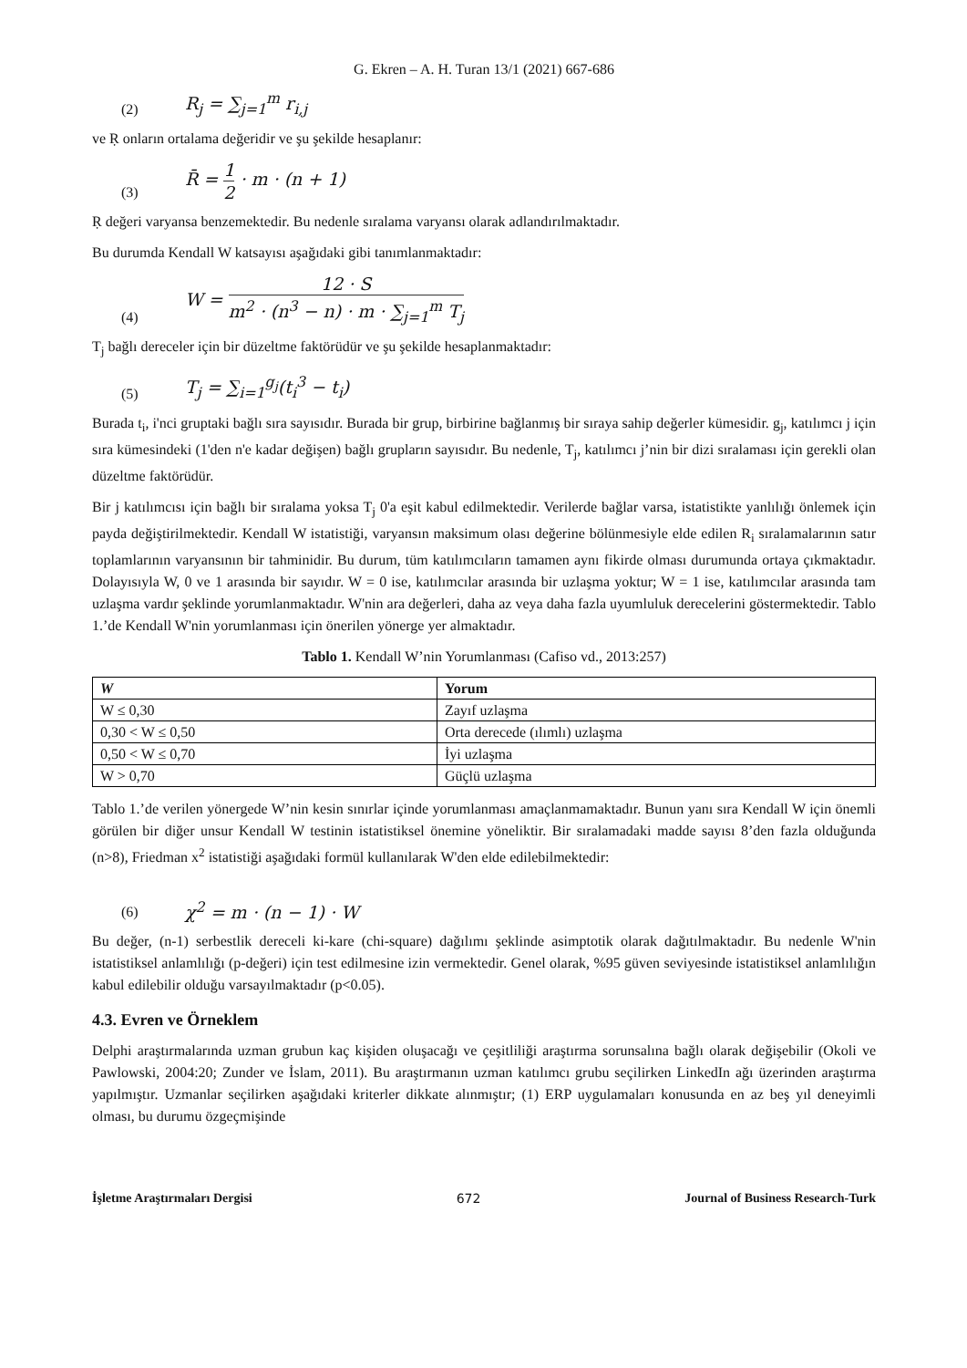G. Ekren – A. H. Turan 13/1 (2021) 667-686
(2) R<sub>j</sub> = ∑<sub>j=1</sub><sup>m</sup> r<sub>i,j</sub>
ve Ṛ onların ortalama değeridir ve şu şekilde hesaplanır:
(3) R̄ = 1 2 · m · (n + 1)
Ṛ değeri varyansa benzemektedir. Bu nedenle sıralama varyansı olarak adlandırılmaktadır.
Bu durumda Kendall W katsayısı aşağıdaki gibi tanımlanmaktadır:
(4) W = 12 · S m<sup>2</sup> · (n<sup>3</sup> − n) · m · ∑<sub>j=1</sub><sup>m</sup> T<sub>j</sub>
T<sub>j</sub> bağlı dereceler için bir düzeltme faktörüdür ve şu şekilde hesaplanmaktadır:
(5) T<sub>j</sub> = ∑<sub>i=1</sub><sup>g<sub>j</sub></sup>(t<sub>i</sub><sup>3</sup> − t<sub>i</sub>)
Burada t<sub>i</sub>, i'nci gruptaki bağlı sıra sayısıdır. Burada bir grup, birbirine bağlanmış bir sıraya sahip değerler kümesidir. g<sub>j</sub>, katılımcı j için sıra kümesindeki (1'den n'e kadar değişen) bağlı grupların sayısıdır. Bu nedenle, T<sub>j</sub>, katılımcı j’nin bir dizi sıralaması için gerekli olan düzeltme faktörüdür.
Bir j katılımcısı için bağlı bir sıralama yoksa T<sub>j</sub> 0'a eşit kabul edilmektedir. Verilerde bağlar varsa, istatistikte yanlılığı önlemek için payda değiştirilmektedir. Kendall W istatistiği, varyansın maksimum olası değerine bölünmesiyle elde edilen R<sub>i</sub> sıralamalarının satır toplamlarının varyansının bir tahminidir. Bu durum, tüm katılımcıların tamamen aynı fikirde olması durumunda ortaya çıkmaktadır. Dolayısıyla W, 0 ve 1 arasında bir sayıdır. W = 0 ise, katılımcılar arasında bir uzlaşma yoktur; W = 1 ise, katılımcılar arasında tam uzlaşma vardır şeklinde yorumlanmaktadır. W'nin ara değerleri, daha az veya daha fazla uyumluluk derecelerini göstermektedir. Tablo 1.’de Kendall W'nin yorumlanması için önerilen yönerge yer almaktadır.
Tablo 1. Kendall W’nin Yorumlanması (Cafiso vd., 2013:257)
| W | Yorum |
| --- | --- |
| W ≤ 0,30 | Zayıf uzlaşma |
| 0,30 < W ≤ 0,50 | Orta derecede (ılımlı) uzlaşma |
| 0,50 < W ≤ 0,70 | İyi uzlaşma |
| W > 0,70 | Güçlü uzlaşma |
Tablo 1.’de verilen yönergede W’nin kesin sınırlar içinde yorumlanması amaçlanmamaktadır. Bunun yanı sıra Kendall W için önemli görülen bir diğer unsur Kendall W testinin istatistiksel önemine yöneliktir. Bir sıralamadaki madde sayısı 8’den fazla olduğunda (n>8), Friedman x<sup>2</sup> istatistiği aşağıdaki formül kullanılarak W'den elde edilebilmektedir:
(6) χ<sup>2</sup> = m · (n − 1) · W
Bu değer, (n-1) serbestlik dereceli ki-kare (chi-square) dağılımı şeklinde asimptotik olarak dağıtılmaktadır. Bu nedenle W'nin istatistiksel anlamlılığı (p-değeri) için test edilmesine izin vermektedir. Genel olarak, %95 güven seviyesinde istatistiksel anlamlılığın kabul edilebilir olduğu varsayılmaktadır (p<0.05).
4.3. Evren ve Örneklem
Delphi araştırmalarında uzman grubun kaç kişiden oluşacağı ve çeşitliliği araştırma sorunsalına bağlı olarak değişebilir (Okoli ve Pawlowski, 2004:20; Zunder ve İslam, 2011). Bu araştırmanın uzman katılımcı grubu seçilirken LinkedIn ağı üzerinden araştırma yapılmıştır. Uzmanlar seçilirken aşağıdaki kriterler dikkate alınmıştır; (1) ERP uygulamaları konusunda en az beş yıl deneyimli olması, bu durumu özgeçmişinde
İşletme Araştırmaları Dergisi 672 Journal of Business Research-Turk